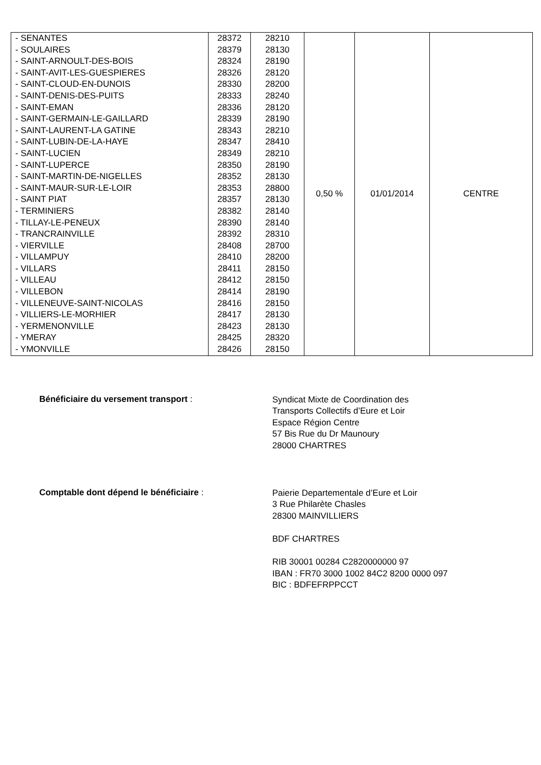| - SENANTES - SOULAIRES - SAINT-ARNOULT-DES-BOIS - SAINT-AVIT-LES-GUESPIERES - SAINT-CLOUD-EN-DUNOIS - SAINT-DENIS-DES-PUITS - SAINT-EMAN - SAINT-GERMAIN-LE-GAILLARD - SAINT-LAURENT-LA GATINE - SAINT-LUBIN-DE-LA-HAYE - SAINT-LUCIEN - SAINT-LUPERCE - SAINT-MARTIN-DE-NIGELLES - SAINT-MAUR-SUR-LE-LOIR - SAINT PIAT - TERMINIERS - TILLAY-LE-PENEUX - TRANCRAINVILLE - VIERVILLE - VILLAMPUY - VILLARS - VILLEAU - VILLEBON - VILLENEUVE-SAINT-NICOLAS - VILLIERS-LE-MORHIER - YERMENONVILLE - YMERAY - YMONVILLE | 28372 28379 28324 28326 28330 28333 28336 28339 28343 28347 28349 28350 28352 28353 28357 28382 28390 28392 28408 28410 28411 28412 28414 28416 28417 28423 28425 28426 | 28210 28130 28190 28120 28200 28240 28120 28190 28210 28410 28210 28190 28130 28800 28130 28140 28140 28310 28700 28200 28150 28150 28190 28150 28130 28130 28320 28150 | 0,50 % | 01/01/2014 | CENTRE |
Bénéficiaire du versement transport :
Syndicat Mixte de Coordination des
Transports Collectifs d’Eure et Loir
Espace Région Centre
57 Bis Rue du Dr Maunoury
28000 CHARTRES
Comptable dont dépend le bénéficiaire :
Paierie Departementale d’Eure et Loir
3 Rue Philarète Chasles
28300 MAINVILLIERS
BDF CHARTRES
RIB 30001 00284 C2820000000 97
IBAN : FR70 3000 1002 84C2 8200 0000 097
BIC : BDFEFRPPCCT